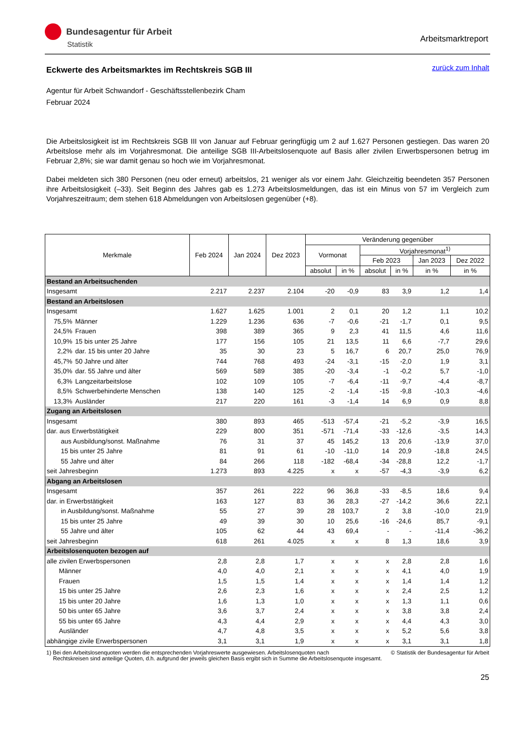Bundesagentur für Arbeit
Statistik
Arbeitsmarktreport
zurück zum Inhalt
Eckwerte des Arbeitsmarktes im Rechtskreis SGB III
Agentur für Arbeit Schwandorf - Geschäftsstellenbezirk Cham
Februar 2024
Die Arbeitslosigkeit ist im Rechtskreis SGB III von Januar auf Februar geringfügig um 2 auf 1.627 Personen gestiegen. Das waren 20 Arbeitslose mehr als im Vorjahresmonat. Die anteilige SGB III-Arbeitslosenquote auf Basis aller zivilen Erwerbspersonen betrug im Februar 2,8%; sie war damit genau so hoch wie im Vorjahresmonat.
Dabei meldeten sich 380 Personen (neu oder erneut) arbeitslos, 21 weniger als vor einem Jahr. Gleichzeitig beendeten 357 Personen ihre Arbeitslosigkeit (–33). Seit Beginn des Jahres gab es 1.273 Arbeitslosmeldungen, das ist ein Minus von 57 im Vergleich zum Vorjahreszeitraum; dem stehen 618 Abmeldungen von Arbeitslosen gegenüber (+8).
| Merkmale | | Feb 2024 | Jan 2024 | Dez 2023 | Veränderung gegenüber | | | | | |
| --- | --- | --- | --- | --- | --- | --- | --- | --- | --- | --- |
| | | | | | Vormonat | | Vorjahresmonat<sup>1)</sup> | | | |
| | | | | | | | Feb 2023 | | Jan 2023 | Dez 2022 |
| | | | | | absolut | in % | absolut | in % | in % | in % |
| Bestand an Arbeitsuchenden | | | | | | | | | | |
| Insgesamt | | 2.217 | 2.237 | 2.104 | -20 | -0,9 | 83 | 3,9 | 1,2 | 1,4 |
| Bestand an Arbeitslosen | | | | | | | | | | |
| Insgesamt | | 1.627 | 1.625 | 1.001 | 2 | 0,1 | 20 | 1,2 | 1,1 | 10,2 |
| 75,5% | Männer | 1.229 | 1.236 | 636 | -7 | -0,6 | -21 | -1,7 | 0,1 | 9,5 |
| 24,5% | Frauen | 398 | 389 | 365 | 9 | 2,3 | 41 | 11,5 | 4,6 | 11,6 |
| 10,9% | 15 bis unter 25 Jahre | 177 | 156 | 105 | 21 | 13,5 | 11 | 6,6 | -7,7 | 29,6 |
| 2,2% | dar. 15 bis unter 20 Jahre | 35 | 30 | 23 | 5 | 16,7 | 6 | 20,7 | 25,0 | 76,9 |
| 45,7% | 50 Jahre und älter | 744 | 768 | 493 | -24 | -3,1 | -15 | -2,0 | 1,9 | 3,1 |
| 35,0% | dar. 55 Jahre und älter | 569 | 589 | 385 | -20 | -3,4 | -1 | -0,2 | 5,7 | -1,0 |
| 6,3% | Langzeitarbeitslose | 102 | 109 | 105 | -7 | -6,4 | -11 | -9,7 | -4,4 | -8,7 |
| 8,5% | Schwerbehinderte Menschen | 138 | 140 | 125 | -2 | -1,4 | -15 | -9,8 | -10,3 | -4,6 |
| 13,3% | Ausländer | 217 | 220 | 161 | -3 | -1,4 | 14 | 6,9 | 0,9 | 8,8 |
| Zugang an Arbeitslosen | | | | | | | | | | |
| Insgesamt | | 380 | 893 | 465 | -513 | -57,4 | -21 | -5,2 | -3,9 | 16,5 |
| dar. aus Erwerbstätigkeit | | 229 | 800 | 351 | -571 | -71,4 | -33 | -12,6 | -3,5 | 14,3 |
| aus Ausbildung/sonst. Maßnahme | | 76 | 31 | 37 | 45 | 145,2 | 13 | 20,6 | -13,9 | 37,0 |
| 15 bis unter 25 Jahre | | 81 | 91 | 61 | -10 | -11,0 | 14 | 20,9 | -18,8 | 24,5 |
| 55 Jahre und älter | | 84 | 266 | 118 | -182 | -68,4 | -34 | -28,8 | 12,2 | -1,7 |
| seit Jahresbeginn | | 1.273 | 893 | 4.225 | x | x | -57 | -4,3 | -3,9 | 6,2 |
| Abgang an Arbeitslosen | | | | | | | | | | |
| Insgesamt | | 357 | 261 | 222 | 96 | 36,8 | -33 | -8,5 | 18,6 | 9,4 |
| dar. in Erwerbstätigkeit | | 163 | 127 | 83 | 36 | 28,3 | -27 | -14,2 | 36,6 | 22,1 |
| in Ausbildung/sonst. Maßnahme | | 55 | 27 | 39 | 28 | 103,7 | 2 | 3,8 | -10,0 | 21,9 |
| 15 bis unter 25 Jahre | | 49 | 39 | 30 | 10 | 25,6 | -16 | -24,6 | 85,7 | -9,1 |
| 55 Jahre und älter | | 105 | 62 | 44 | 43 | 69,4 | - | - | -11,4 | -36,2 |
| seit Jahresbeginn | | 618 | 261 | 4.025 | x | x | 8 | 1,3 | 18,6 | 3,9 |
| Arbeitslosenquoten bezogen auf | | | | | | | | | | |
| alle zivilen Erwerbspersonen | | 2,8 | 2,8 | 1,7 | x | x | x | 2,8 | 2,8 | 1,6 |
| Männer | | 4,0 | 4,0 | 2,1 | x | x | x | 4,1 | 4,0 | 1,9 |
| Frauen | | 1,5 | 1,5 | 1,4 | x | x | x | 1,4 | 1,4 | 1,2 |
| 15 bis unter 25 Jahre | | 2,6 | 2,3 | 1,6 | x | x | x | 2,4 | 2,5 | 1,2 |
| 15 bis unter 20 Jahre | | 1,6 | 1,3 | 1,0 | x | x | x | 1,3 | 1,1 | 0,6 |
| 50 bis unter 65 Jahre | | 3,6 | 3,7 | 2,4 | x | x | x | 3,8 | 3,8 | 2,4 |
| 55 bis unter 65 Jahre | | 4,3 | 4,4 | 2,9 | x | x | x | 4,4 | 4,3 | 3,0 |
| Ausländer | | 4,7 | 4,8 | 3,5 | x | x | x | 5,2 | 5,6 | 3,8 |
| abhängige zivile Erwerbspersonen | | 3,1 | 3,1 | 1,9 | x | x | x | 3,1 | 3,1 | 1,8 |
© Statistik der Bundesagentur für Arbeit 1) Bei den Arbeitslosenquoten werden die entsprechenden Vorjahreswerte ausgewiesen. Arbeitslosenquoten nach
Rechtskreisen sind anteilige Quoten, d.h. aufgrund der jeweils gleichen Basis ergibt sich in Summe die Arbeitslosenquote insgesamt.
25